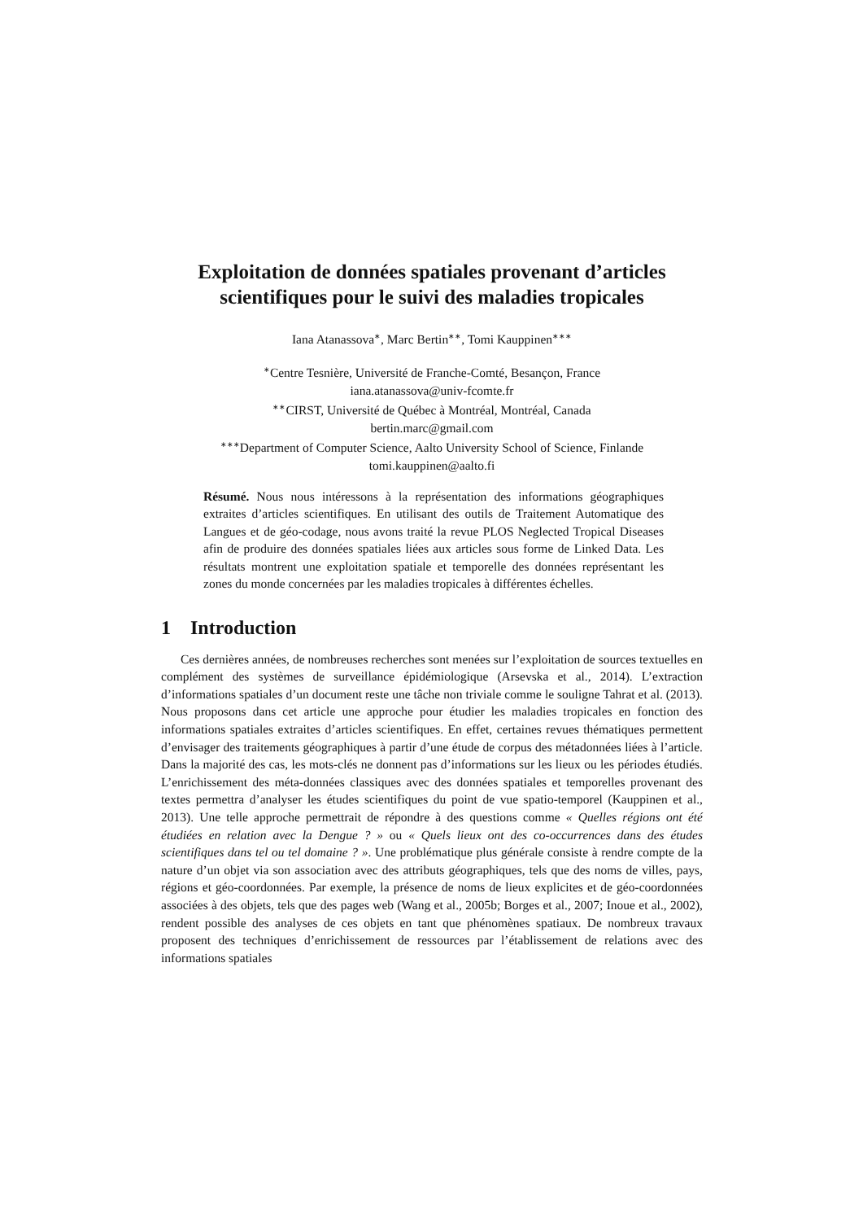Exploitation de données spatiales provenant d’articles
scientifiques pour le suivi des maladies tropicales
Iana Atanassova<sup>∗</sup>, Marc Bertin<sup>∗∗</sup>, Tomi Kauppinen<sup>∗∗∗</sup>
<sup>∗</sup>Centre Tesnière, Université de Franche-Comté, Besançon, France
iana.atanassova@univ-fcomte.fr
<sup>∗∗</sup>CIRST, Université de Québec à Montréal, Montréal, Canada
bertin.marc@gmail.com
<sup>∗∗∗</sup>Department of Computer Science, Aalto University School of Science, Finlande
tomi.kauppinen@aalto.fi
Résumé. Nous nous intéressons à la représentation des informations géographiques extraites d’articles scientifiques. En utilisant des outils de Traitement Automatique des Langues et de géo-codage, nous avons traité la revue PLOS Neglected Tropical Diseases afin de produire des données spatiales liées aux articles sous forme de Linked Data. Les résultats montrent une exploitation spatiale et temporelle des données représentant les zones du monde concernées par les maladies tropicales à différentes échelles.
1 Introduction
Ces dernières années, de nombreuses recherches sont menées sur l’exploitation de sources textuelles en complément des systèmes de surveillance épidémiologique (Arsevska et al., 2014). L’extraction d’informations spatiales d’un document reste une tâche non triviale comme le souligne Tahrat et al. (2013). Nous proposons dans cet article une approche pour étudier les maladies tropicales en fonction des informations spatiales extraites d’articles scientifiques. En effet, certaines revues thématiques permettent d’envisager des traitements géographiques à partir d’une étude de corpus des métadonnées liées à l’article. Dans la majorité des cas, les mots-clés ne donnent pas d’informations sur les lieux ou les périodes étudiés. L’enrichissement des méta-données classiques avec des données spatiales et temporelles provenant des textes permettra d’analyser les études scientifiques du point de vue spatio-temporel (Kauppinen et al., 2013). Une telle approche permettrait de répondre à des questions comme « Quelles régions ont été étudiées en relation avec la Dengue ? » ou « Quels lieux ont des co-occurrences dans des études scientifiques dans tel ou tel domaine ? ». Une problématique plus générale consiste à rendre compte de la nature d’un objet via son association avec des attributs géographiques, tels que des noms de villes, pays, régions et géo-coordonnées. Par exemple, la présence de noms de lieux explicites et de géo-coordonnées associées à des objets, tels que des pages web (Wang et al., 2005b; Borges et al., 2007; Inoue et al., 2002), rendent possible des analyses de ces objets en tant que phénomènes spatiaux. De nombreux travaux proposent des techniques d’enrichissement de ressources par l’établissement de relations avec des informations spatiales